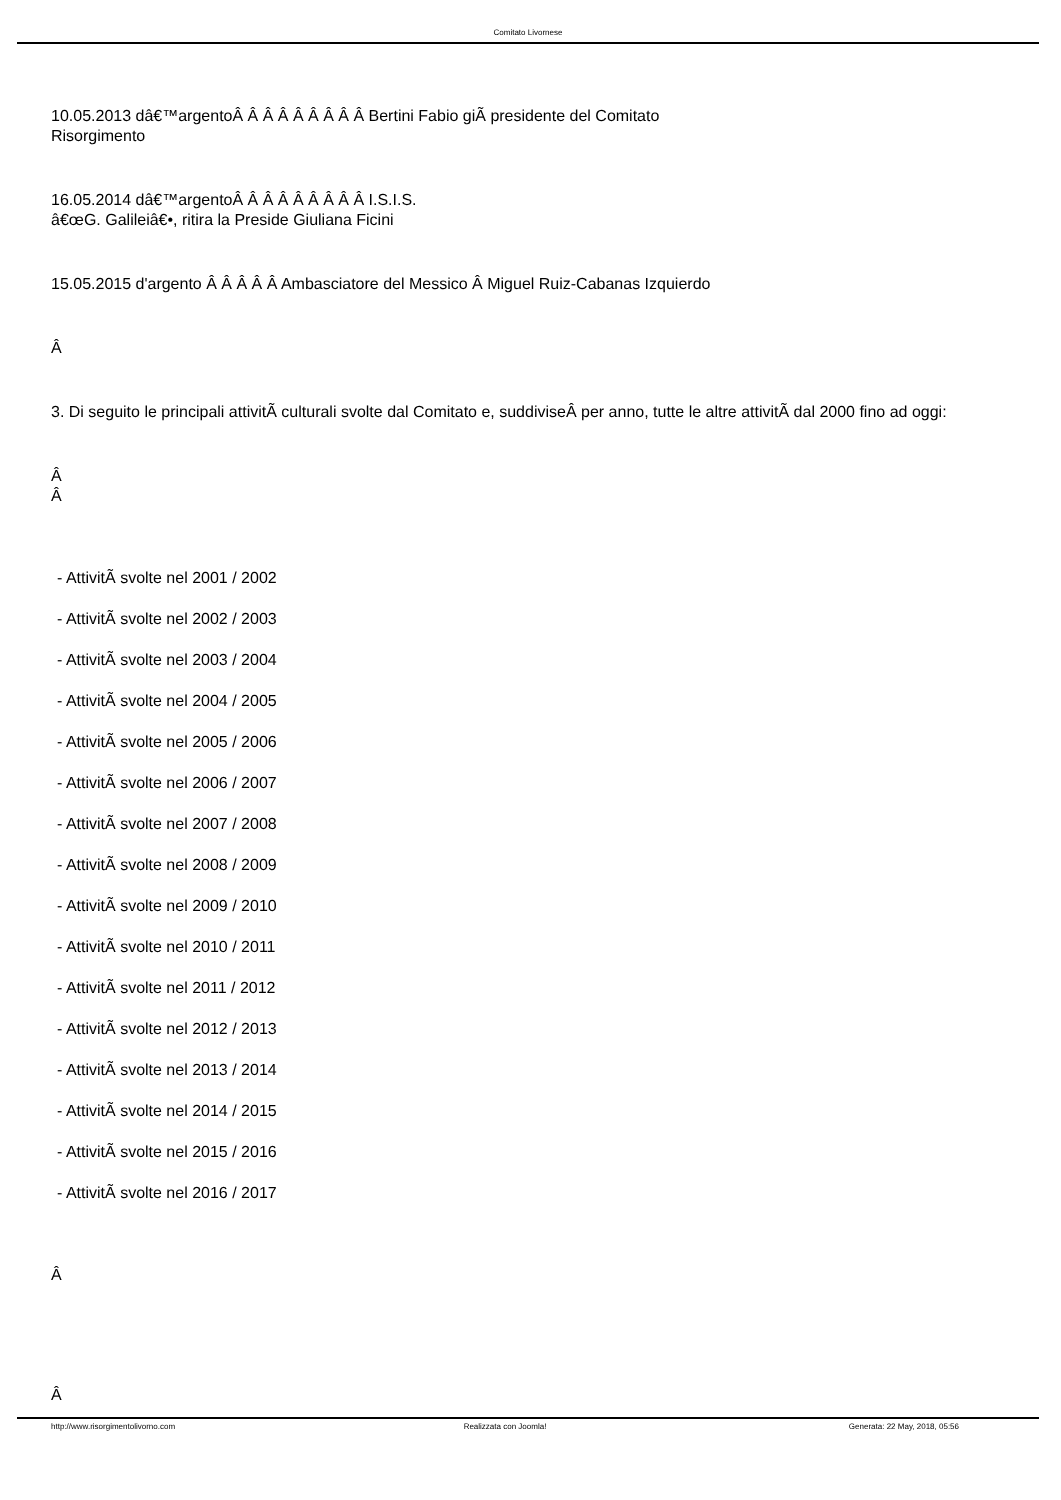Comitato Livornese
10.05.2013 dâ€™argentoÂ Â Â Â Â Â Â Â Â Bertini Fabio giÃ presidente del Comitato
Risorgimento
16.05.2014 dâ€™argentoÂ Â Â Â Â Â Â Â Â I.S.I.S.
â€œG. Galileiâ€•, ritira la Preside Giuliana Ficini
15.05.2015 d'argento Â Â Â Â Â Ambasciatore del Messico Â Miguel Ruiz-Cabanas Izquierdo
Â
3. Di seguito le principali attivitÃ culturali svolte dal Comitato e, suddiviseÂ per anno, tutte le altre attivitÃ dal 2000 fino ad oggi:
Â
Â
- AttivitÃ svolte nel 2001 / 2002
- AttivitÃ svolte nel 2002 / 2003
- AttivitÃ svolte nel 2003 / 2004
- AttivitÃ svolte nel 2004 / 2005
- AttivitÃ svolte nel 2005 / 2006
- AttivitÃ svolte nel 2006 / 2007
- AttivitÃ svolte nel 2007 / 2008
- AttivitÃ svolte nel 2008 / 2009
- AttivitÃ svolte nel 2009 / 2010
- AttivitÃ svolte nel 2010 / 2011
- AttivitÃ svolte nel 2011 / 2012
- AttivitÃ svolte nel 2012 / 2013
- AttivitÃ svolte nel 2013 / 2014
- AttivitÃ svolte nel 2014 / 2015
- AttivitÃ svolte nel 2015 / 2016
- AttivitÃ svolte nel 2016 / 2017
Â
Â
http://www.risorgimentolivorno.com Realizzata con Joomla! Generata: 22 May, 2018, 05:56